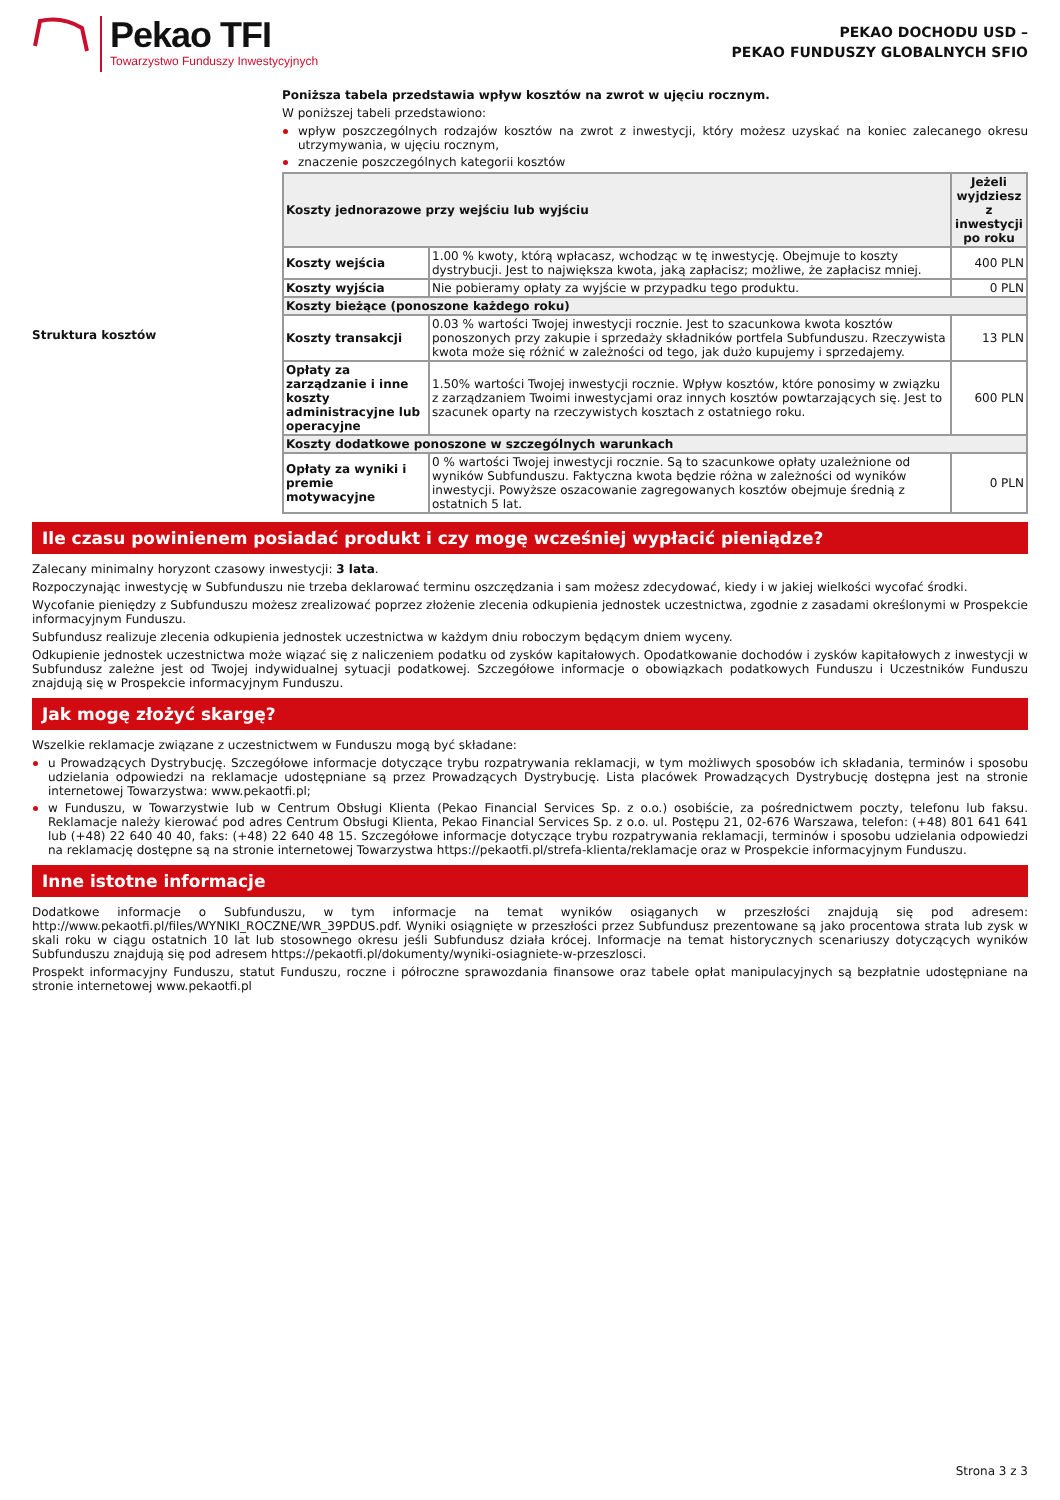Pekao TFI
Towarzystwo Funduszy Inwestycyjnych
PEKAO DOCHODU USD –
PEKAO FUNDUSZY GLOBALNYCH SFIO
Struktura kosztów
Poniższa tabela przedstawia wpływ kosztów na zwrot w ujęciu rocznym.
W poniższej tabeli przedstawiono:
wpływ poszczególnych rodzajów kosztów na zwrot z inwestycji, który możesz uzyskać na koniec zalecanego okresu utrzymywania, w ujęciu rocznym,
znaczenie poszczególnych kategorii kosztów
| Koszty jednorazowe przy wejściu lub wyjściu | | Jeżeli wyjdziesz z inwestycji po roku |
| --- | --- | --- |
| Koszty wejścia | 1.00 % kwoty, którą wpłacasz, wchodząc w tę inwestycję. Obejmuje to koszty dystrybucji. Jest to największa kwota, jaką zapłacisz; możliwe, że zapłacisz mniej. | 400 PLN |
| Koszty wyjścia | Nie pobieramy opłaty za wyjście w przypadku tego produktu. | 0 PLN |
| Koszty bieżące (ponoszone każdego roku) | | |
| Koszty transakcji | 0.03 % wartości Twojej inwestycji rocznie. Jest to szacunkowa kwota kosztów ponoszonych przy zakupie i sprzedaży składników portfela Subfunduszu. Rzeczywista kwota może się różnić w zależności od tego, jak dużo kupujemy i sprzedajemy. | 13 PLN |
| Opłaty za zarządzanie i inne koszty administracyjne lub operacyjne | 1.50% wartości Twojej inwestycji rocznie. Wpływ kosztów, które ponosimy w związku z zarządzaniem Twoimi inwestycjami oraz innych kosztów powtarzających się. Jest to szacunek oparty na rzeczywistych kosztach z ostatniego roku. | 600 PLN |
| Koszty dodatkowe ponoszone w szczególnych warunkach | | |
| Opłaty za wyniki i premie motywacyjne | 0 % wartości Twojej inwestycji rocznie. Są to szacunkowe opłaty uzależnione od wyników Subfunduszu. Faktyczna kwota będzie różna w zależności od wyników inwestycji. Powyższe oszacowanie zagregowanych kosztów obejmuje średnią z ostatnich 5 lat. | 0 PLN |
Ile czasu powinienem posiadać produkt i czy mogę wcześniej wypłacić pieniądze?
Zalecany minimalny horyzont czasowy inwestycji: 3 lata.
Rozpoczynając inwestycję w Subfunduszu nie trzeba deklarować terminu oszczędzania i sam możesz zdecydować, kiedy i w jakiej wielkości wycofać środki.
Wycofanie pieniędzy z Subfunduszu możesz zrealizować poprzez złożenie zlecenia odkupienia jednostek uczestnictwa, zgodnie z zasadami określonymi w Prospekcie informacyjnym Funduszu.
Subfundusz realizuje zlecenia odkupienia jednostek uczestnictwa w każdym dniu roboczym będącym dniem wyceny.
Odkupienie jednostek uczestnictwa może wiązać się z naliczeniem podatku od zysków kapitałowych. Opodatkowanie dochodów i zysków kapitałowych z inwestycji w Subfundusz zależne jest od Twojej indywidualnej sytuacji podatkowej. Szczegółowe informacje o obowiązkach podatkowych Funduszu i Uczestników Funduszu znajdują się w Prospekcie informacyjnym Funduszu.
Jak mogę złożyć skargę?
Wszelkie reklamacje związane z uczestnictwem w Funduszu mogą być składane:
u Prowadzących Dystrybucję. Szczegółowe informacje dotyczące trybu rozpatrywania reklamacji, w tym możliwych sposobów ich składania, terminów i sposobu udzielania odpowiedzi na reklamacje udostępniane są przez Prowadzących Dystrybucję. Lista placówek Prowadzących Dystrybucję dostępna jest na stronie internetowej Towarzystwa: www.pekaotfi.pl;
w Funduszu, w Towarzystwie lub w Centrum Obsługi Klienta (Pekao Financial Services Sp. z o.o.) osobiście, za pośrednictwem poczty, telefonu lub faksu. Reklamacje należy kierować pod adres Centrum Obsługi Klienta, Pekao Financial Services Sp. z o.o. ul. Postępu 21, 02-676 Warszawa, telefon: (+48) 801 641 641 lub (+48) 22 640 40 40, faks: (+48) 22 640 48 15. Szczegółowe informacje dotyczące trybu rozpatrywania reklamacji, terminów i sposobu udzielania odpowiedzi na reklamację dostępne są na stronie internetowej Towarzystwa https://pekaotfi.pl/strefa-klienta/reklamacje oraz w Prospekcie informacyjnym Funduszu.
Inne istotne informacje
Dodatkowe informacje o Subfunduszu, w tym informacje na temat wyników osiąganych w przeszłości znajdują się pod adresem: http://www.pekaotfi.pl/files/WYNIKI_ROCZNE/WR_39PDUS.pdf. Wyniki osiągnięte w przeszłości przez Subfundusz prezentowane są jako procentowa strata lub zysk w skali roku w ciągu ostatnich 10 lat lub stosownego okresu jeśli Subfundusz działa krócej. Informacje na temat historycznych scenariuszy dotyczących wyników Subfunduszu znajdują się pod adresem https://pekaotfi.pl/dokumenty/wyniki-osiagniete-w-przeszlosci.
Prospekt informacyjny Funduszu, statut Funduszu, roczne i półroczne sprawozdania finansowe oraz tabele opłat manipulacyjnych są bezpłatnie udostępniane na stronie internetowej www.pekaotfi.pl
Strona 3 z 3